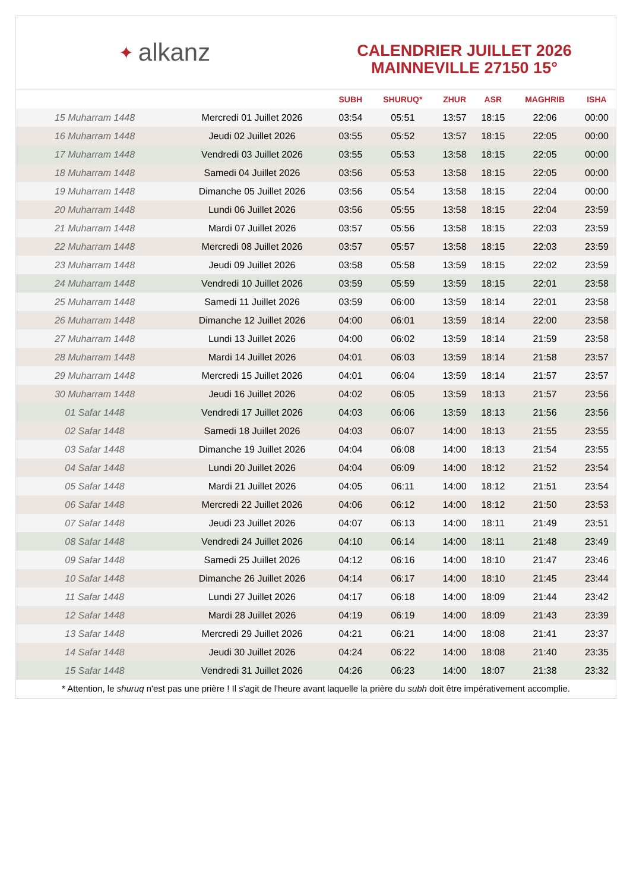✦ alkanz
CALENDRIER JUILLET 2026
MAINNEVILLE 27150 15°
| | | SUBH | SHURUQ* | ZHUR | ASR | MAGHRIB | ISHA |
| --- | --- | --- | --- | --- | --- | --- | --- |
| 15 Muharram 1448 | Mercredi 01 Juillet 2026 | 03:54 | 05:51 | 13:57 | 18:15 | 22:06 | 00:00 |
| 16 Muharram 1448 | Jeudi 02 Juillet 2026 | 03:55 | 05:52 | 13:57 | 18:15 | 22:05 | 00:00 |
| 17 Muharram 1448 | Vendredi 03 Juillet 2026 | 03:55 | 05:53 | 13:58 | 18:15 | 22:05 | 00:00 |
| 18 Muharram 1448 | Samedi 04 Juillet 2026 | 03:56 | 05:53 | 13:58 | 18:15 | 22:05 | 00:00 |
| 19 Muharram 1448 | Dimanche 05 Juillet 2026 | 03:56 | 05:54 | 13:58 | 18:15 | 22:04 | 00:00 |
| 20 Muharram 1448 | Lundi 06 Juillet 2026 | 03:56 | 05:55 | 13:58 | 18:15 | 22:04 | 23:59 |
| 21 Muharram 1448 | Mardi 07 Juillet 2026 | 03:57 | 05:56 | 13:58 | 18:15 | 22:03 | 23:59 |
| 22 Muharram 1448 | Mercredi 08 Juillet 2026 | 03:57 | 05:57 | 13:58 | 18:15 | 22:03 | 23:59 |
| 23 Muharram 1448 | Jeudi 09 Juillet 2026 | 03:58 | 05:58 | 13:59 | 18:15 | 22:02 | 23:59 |
| 24 Muharram 1448 | Vendredi 10 Juillet 2026 | 03:59 | 05:59 | 13:59 | 18:15 | 22:01 | 23:58 |
| 25 Muharram 1448 | Samedi 11 Juillet 2026 | 03:59 | 06:00 | 13:59 | 18:14 | 22:01 | 23:58 |
| 26 Muharram 1448 | Dimanche 12 Juillet 2026 | 04:00 | 06:01 | 13:59 | 18:14 | 22:00 | 23:58 |
| 27 Muharram 1448 | Lundi 13 Juillet 2026 | 04:00 | 06:02 | 13:59 | 18:14 | 21:59 | 23:58 |
| 28 Muharram 1448 | Mardi 14 Juillet 2026 | 04:01 | 06:03 | 13:59 | 18:14 | 21:58 | 23:57 |
| 29 Muharram 1448 | Mercredi 15 Juillet 2026 | 04:01 | 06:04 | 13:59 | 18:14 | 21:57 | 23:57 |
| 30 Muharram 1448 | Jeudi 16 Juillet 2026 | 04:02 | 06:05 | 13:59 | 18:13 | 21:57 | 23:56 |
| 01 Safar 1448 | Vendredi 17 Juillet 2026 | 04:03 | 06:06 | 13:59 | 18:13 | 21:56 | 23:56 |
| 02 Safar 1448 | Samedi 18 Juillet 2026 | 04:03 | 06:07 | 14:00 | 18:13 | 21:55 | 23:55 |
| 03 Safar 1448 | Dimanche 19 Juillet 2026 | 04:04 | 06:08 | 14:00 | 18:13 | 21:54 | 23:55 |
| 04 Safar 1448 | Lundi 20 Juillet 2026 | 04:04 | 06:09 | 14:00 | 18:12 | 21:52 | 23:54 |
| 05 Safar 1448 | Mardi 21 Juillet 2026 | 04:05 | 06:11 | 14:00 | 18:12 | 21:51 | 23:54 |
| 06 Safar 1448 | Mercredi 22 Juillet 2026 | 04:06 | 06:12 | 14:00 | 18:12 | 21:50 | 23:53 |
| 07 Safar 1448 | Jeudi 23 Juillet 2026 | 04:07 | 06:13 | 14:00 | 18:11 | 21:49 | 23:51 |
| 08 Safar 1448 | Vendredi 24 Juillet 2026 | 04:10 | 06:14 | 14:00 | 18:11 | 21:48 | 23:49 |
| 09 Safar 1448 | Samedi 25 Juillet 2026 | 04:12 | 06:16 | 14:00 | 18:10 | 21:47 | 23:46 |
| 10 Safar 1448 | Dimanche 26 Juillet 2026 | 04:14 | 06:17 | 14:00 | 18:10 | 21:45 | 23:44 |
| 11 Safar 1448 | Lundi 27 Juillet 2026 | 04:17 | 06:18 | 14:00 | 18:09 | 21:44 | 23:42 |
| 12 Safar 1448 | Mardi 28 Juillet 2026 | 04:19 | 06:19 | 14:00 | 18:09 | 21:43 | 23:39 |
| 13 Safar 1448 | Mercredi 29 Juillet 2026 | 04:21 | 06:21 | 14:00 | 18:08 | 21:41 | 23:37 |
| 14 Safar 1448 | Jeudi 30 Juillet 2026 | 04:24 | 06:22 | 14:00 | 18:08 | 21:40 | 23:35 |
| 15 Safar 1448 | Vendredi 31 Juillet 2026 | 04:26 | 06:23 | 14:00 | 18:07 | 21:38 | 23:32 |
* Attention, le shuruq n'est pas une prière ! Il s'agit de l'heure avant laquelle la prière du subh doit être impérativement accomplie.